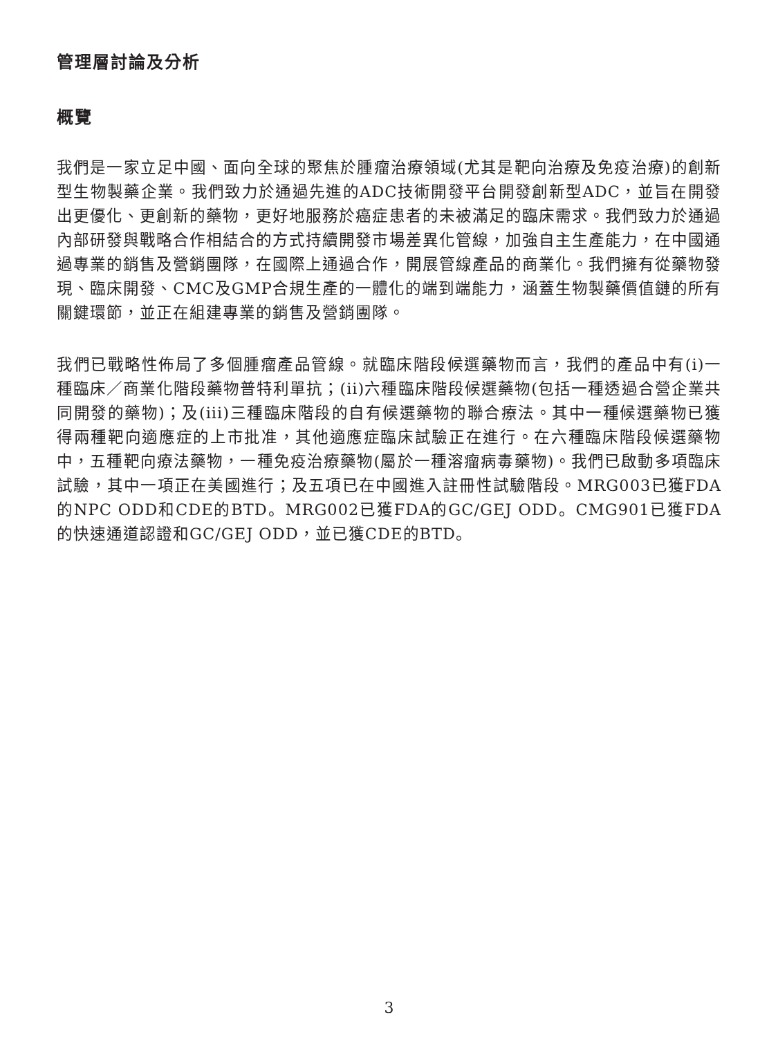管理層討論及分析
概覽
我們是一家立足中國、面向全球的聚焦於腫瘤治療領域(尤其是靶向治療及免疫治療)的創新型生物製藥企業。我們致力於通過先進的ADC技術開發平台開發創新型ADC，並旨在開發出更優化、更創新的藥物，更好地服務於癌症患者的未被滿足的臨床需求。我們致力於通過內部研發與戰略合作相結合的方式持續開發市場差異化管線，加強自主生產能力，在中國通過專業的銷售及營銷團隊，在國際上通過合作，開展管線產品的商業化。我們擁有從藥物發現、臨床開發、CMC及GMP合規生產的一體化的端到端能力，涵蓋生物製藥價值鏈的所有關鍵環節，並正在組建專業的銷售及營銷團隊。
我們已戰略性佈局了多個腫瘤產品管線。就臨床階段候選藥物而言，我們的產品中有(i)一種臨床／商業化階段藥物普特利單抗；(ii)六種臨床階段候選藥物(包括一種透過合營企業共同開發的藥物)；及(iii)三種臨床階段的自有候選藥物的聯合療法。其中一種候選藥物已獲得兩種靶向適應症的上市批准，其他適應症臨床試驗正在進行。在六種臨床階段候選藥物中，五種靶向療法藥物，一種免疫治療藥物(屬於一種溶瘤病毒藥物)。我們已啟動多項臨床試驗，其中一項正在美國進行；及五項已在中國進入註冊性試驗階段。MRG003已獲FDA的NPC ODD和CDE的BTD。MRG002已獲FDA的GC/GEJ ODD。CMG901已獲FDA的快速通道認證和GC/GEJ ODD，並已獲CDE的BTD。
3